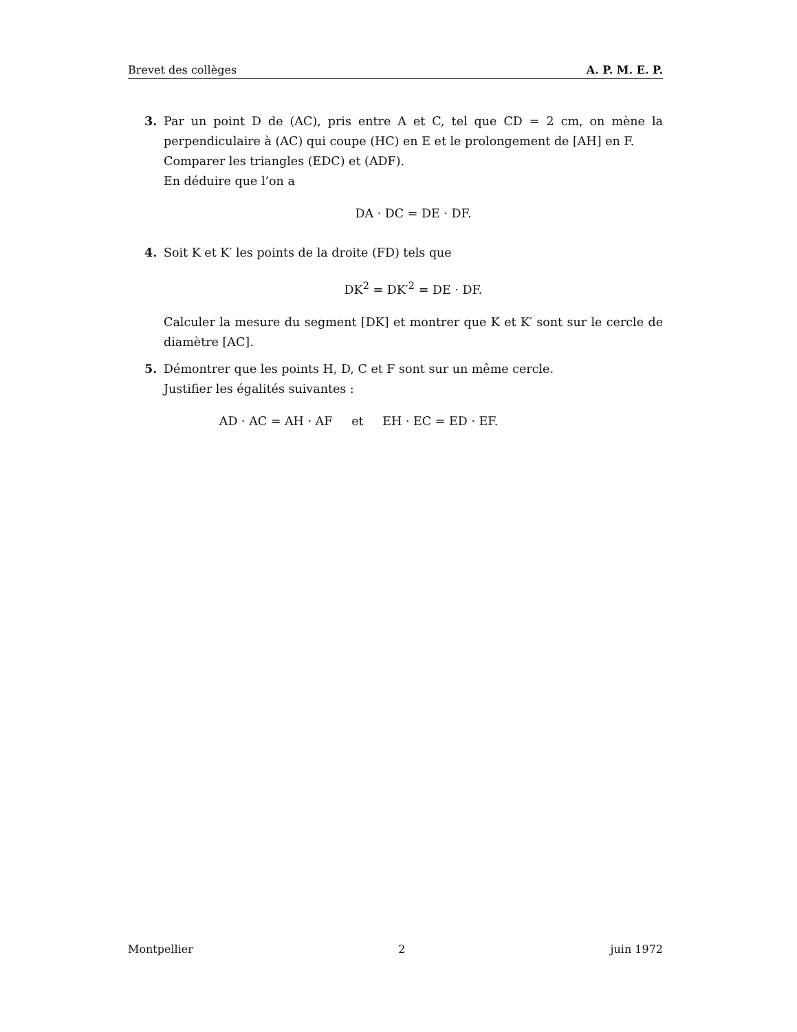Brevet des collèges A. P. M. E. P.
3. Par un point D de (AC), pris entre A et C, tel que CD = 2 cm, on mène la perpendiculaire à (AC) qui coupe (HC) en E et le prolongement de [AH] en F.
Comparer les triangles (EDC) et (ADF).
En déduire que l’on a
DA · DC = DE · DF.
4. Soit K et K′ les points de la droite (FD) tels que
DK<sup>2</sup> = DK′<sup>2</sup> = DE · DF.
Calculer la mesure du segment [DK] et montrer que K et K′ sont sur le cercle de diamètre [AC].
5. Démontrer que les points H, D, C et F sont sur un même cercle.
Justifier les égalités suivantes :
AD · AC = AH · AF et EH · EC = ED · EF.
Montpellier 2 juin 1972